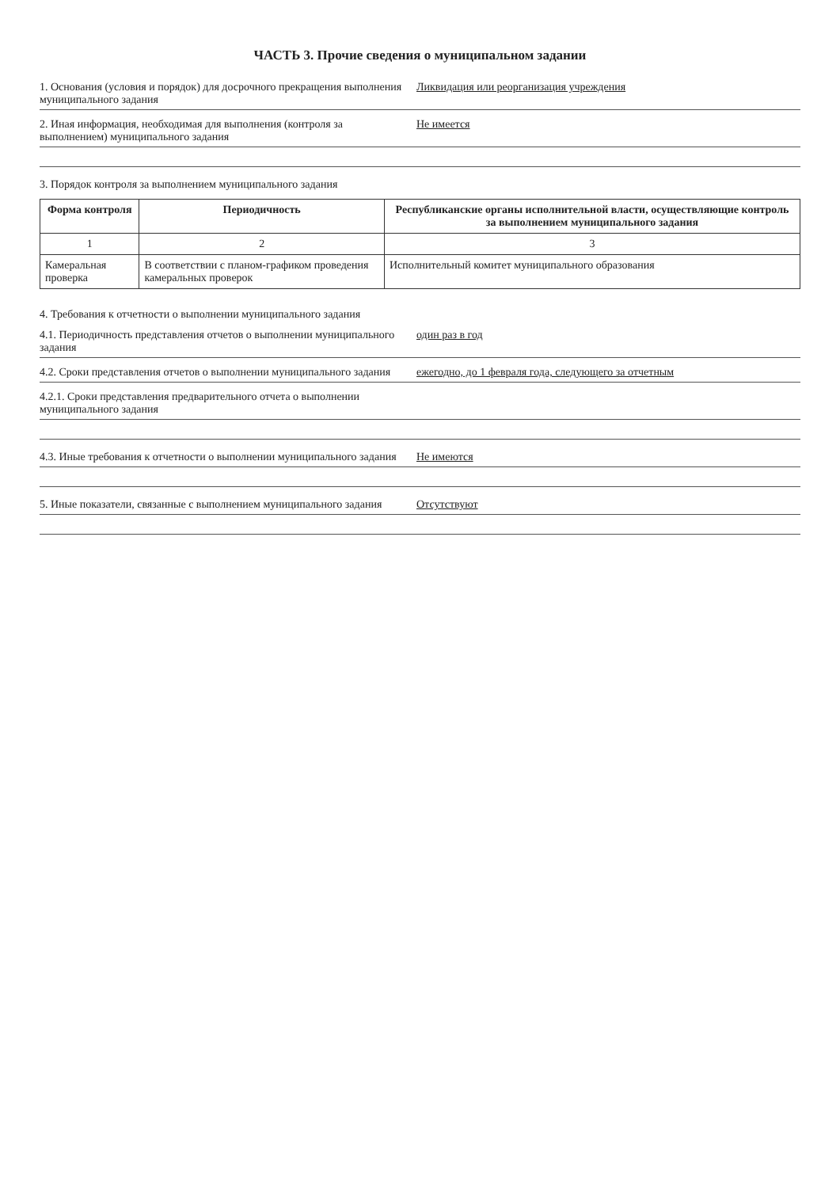ЧАСТЬ 3. Прочие сведения о муниципальном задании
1. Основания (условия и порядок) для досрочного прекращения выполнения муниципального задания
Ликвидация или реорганизация учреждения
2. Иная информация, необходимая для выполнения (контроля за выполнением) муниципального задания
Не имеется
3. Порядок контроля за выполнением муниципального задания
| Форма контроля | Периодичность | Республиканские органы исполнительной власти, осуществляющие контроль за выполнением муниципального задания |
| --- | --- | --- |
| 1 | 2 | 3 |
| Камеральная проверка | В соответствии с планом-графиком проведения камеральных проверок | Исполнительный комитет муниципального образования |
4. Требования к отчетности о выполнении муниципального задания
4.1. Периодичность представления отчетов о выполнении муниципального задания
один раз в год
4.2. Сроки представления отчетов о выполнении муниципального задания
ежегодно, до 1 февраля года, следующего за отчетным
4.2.1. Сроки представления предварительного отчета о выполнении муниципального задания
4.3. Иные требования к отчетности о выполнении муниципального задания
Не имеются
5. Иные показатели, связанные с выполнением муниципального задания
Отсутствуют